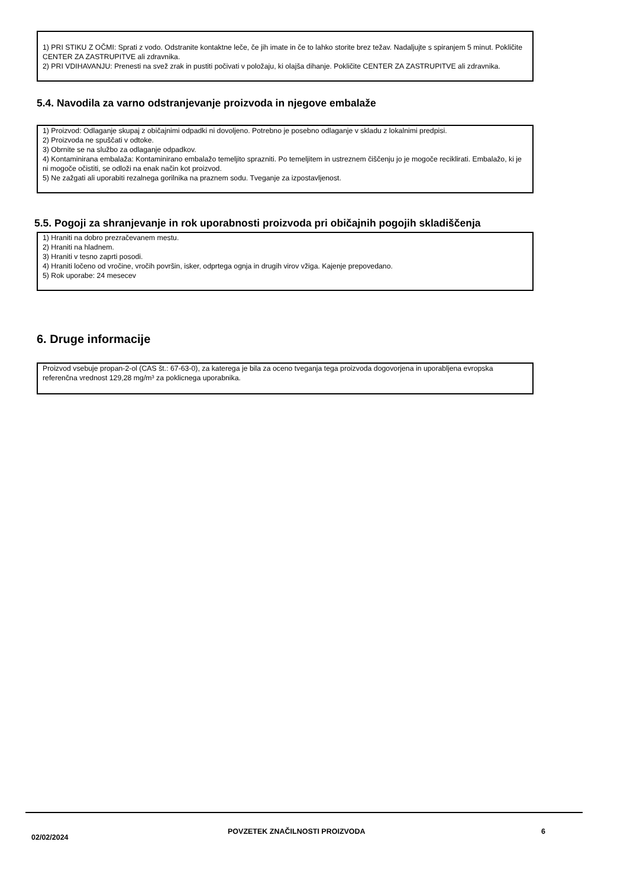1) PRI STIKU Z OČMI: Sprati z vodo. Odstranite kontaktne leče, če jih imate in če to lahko storite brez težav. Nadaljujte s spiranjem 5 minut. Pokličite CENTER ZA ZASTRUPITVE ali zdravnika.
2) PRI VDIHAVANJU: Prenesti na svež zrak in pustiti počivati v položaju, ki olajša dihanje. Pokličite CENTER ZA ZASTRUPITVE ali zdravnika.
5.4. Navodila za varno odstranjevanje proizvoda in njegove embalaže
1) Proizvod: Odlaganje skupaj z običajnimi odpadki ni dovoljeno. Potrebno je posebno odlaganje v skladu z lokalnimi predpisi.
2) Proizvoda ne spuščati v odtoke.
3) Obrnite se na službo za odlaganje odpadkov.
4) Kontaminirana embalaža: Kontaminirano embalažo temeljito sprazniti. Po temeljitem in ustreznem čiščenju jo je mogoče reciklirati. Embalažo, ki je ni mogoče očistiti, se odloži na enak način kot proizvod.
5) Ne zažgati ali uporabiti rezalnega gorilnika na praznem sodu. Tveganje za izpostavljenost.
5.5. Pogoji za shranjevanje in rok uporabnosti proizvoda pri običajnih pogojih skladiščenja
1) Hraniti na dobro prezračevanem mestu.
2) Hraniti na hladnem.
3) Hraniti v tesno zaprti posodi.
4) Hraniti ločeno od vročine, vročih površin, isker, odprtega ognja in drugih virov vžiga. Kajenje prepovedano.
5) Rok uporabe: 24 mesecev
6. Druge informacije
Proizvod vsebuje propan-2-ol (CAS št.: 67-63-0), za katerega je bila za oceno tveganja tega proizvoda dogovorjena in uporabljena evropska referenčna vrednost 129,28 mg/m³ za poklicnega uporabnika.
02/02/2024
POVZETEK ZNAČILNOSTI PROIZVODA 6